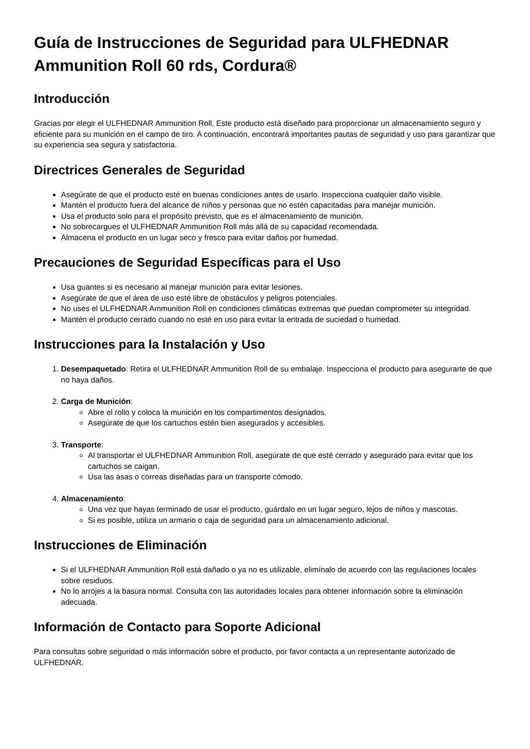Guía de Instrucciones de Seguridad para ULFHEDNAR Ammunition Roll 60 rds, Cordura®
Introducción
Gracias por elegir el ULFHEDNAR Ammunition Roll. Este producto está diseñado para proporcionar un almacenamiento seguro y eficiente para su munición en el campo de tiro. A continuación, encontrará importantes pautas de seguridad y uso para garantizar que su experiencia sea segura y satisfactoria.
Directrices Generales de Seguridad
Asegúrate de que el producto esté en buenas condiciones antes de usarlo. Inspecciona cualquier daño visible.
Mantén el producto fuera del alcance de niños y personas que no estén capacitadas para manejar munición.
Usa el producto solo para el propósito previsto, que es el almacenamiento de munición.
No sobrecargues el ULFHEDNAR Ammunition Roll más allá de su capacidad recomendada.
Almacena el producto en un lugar seco y fresco para evitar daños por humedad.
Precauciones de Seguridad Específicas para el Uso
Usa guantes si es necesario al manejar munición para evitar lesiones.
Asegúrate de que el área de uso esté libre de obstáculos y peligros potenciales.
No uses el ULFHEDNAR Ammunition Roll en condiciones climáticas extremas que puedan comprometer su integridad.
Mantén el producto cerrado cuando no esté en uso para evitar la entrada de suciedad o humedad.
Instrucciones para la Instalación y Uso
1. Desempaquetado: Retira el ULFHEDNAR Ammunition Roll de su embalaje. Inspecciona el producto para asegurarte de que no haya daños.
2. Carga de Munición:
Abre el rollo y coloca la munición en los compartimentos designados.
Asegúrate de que los cartuchos estén bien asegurados y accesibles.
3. Transporte:
Al transportar el ULFHEDNAR Ammunition Roll, asegúrate de que esté cerrado y asegurado para evitar que los cartuchos se caigan.
Usa las asas o correas diseñadas para un transporte cómodo.
4. Almacenamiento:
Una vez que hayas terminado de usar el producto, guárdalo en un lugar seguro, lejos de niños y mascotas.
Si es posible, utiliza un armario o caja de seguridad para un almacenamiento adicional.
Instrucciones de Eliminación
Si el ULFHEDNAR Ammunition Roll está dañado o ya no es utilizable, elimínalo de acuerdo con las regulaciones locales sobre residuos.
No lo arrojes a la basura normal. Consulta con las autoridades locales para obtener información sobre la eliminación adecuada.
Información de Contacto para Soporte Adicional
Para consultas sobre seguridad o más información sobre el producto, por favor contacta a un representante autorizado de ULFHEDNAR.